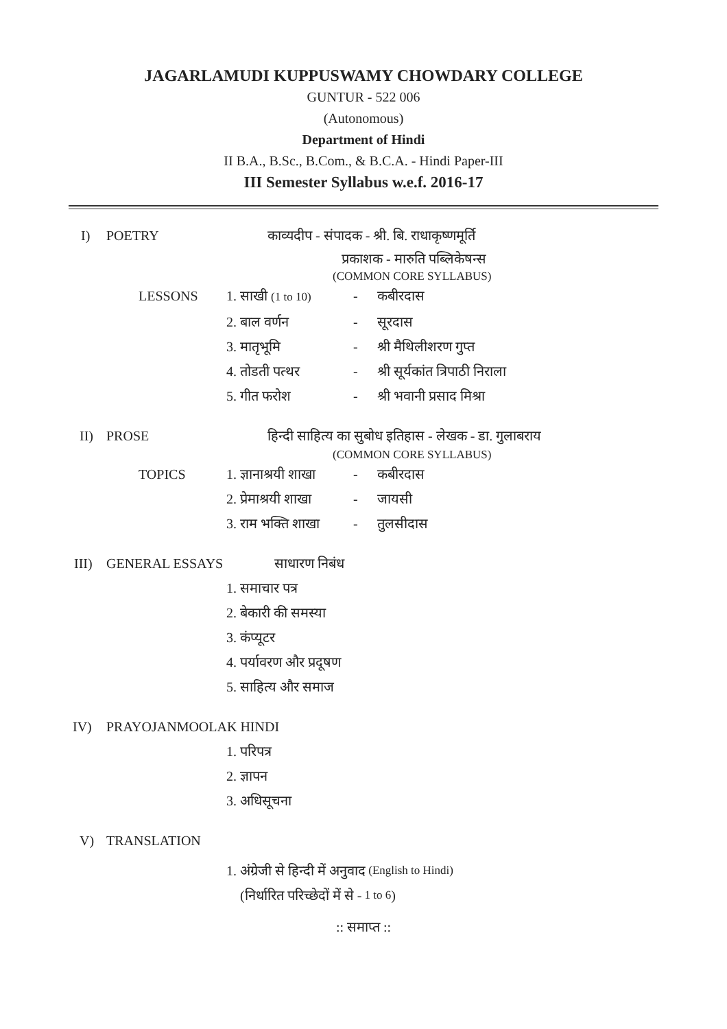JAGARLAMUDI KUPPUSWAMY CHOWDARY COLLEGE
GUNTUR - 522 006
(Autonomous)
Department of Hindi
II B.A., B.Sc., B.Com., & B.C.A. - Hindi Paper-III
III Semester Syllabus w.e.f. 2016-17
I) POETRY काव्यदीप - संपादक - श्री. बि. राधाकृष्णमूर्ति
प्रकाशक - मारुति पब्लिकेषन्स
(COMMON CORE SYLLABUS)
LESSONS 1. साखी (1 to 10) - कबीरदास
2. बाल वर्णन - सूरदास
3. मातृभूमि - श्री मैथिलीशरण गुप्त
4. तोडती पत्थर - श्री सूर्यकांत त्रिपाठी निराला
5. गीत फरोश - श्री भवानी प्रसाद मिश्रा
II) PROSE हिन्दी साहित्य का सुबोध इतिहास - लेखक - डा. गुलाबराय
(COMMON CORE SYLLABUS)
TOPICS 1. ज्ञानाश्रयी शाखा - कबीरदास
2. प्रेमाश्रयी शाखा - जायसी
3. राम भक्ति शाखा - तुलसीदास
III) GENERAL ESSAYS साधारण निबंध
1. समाचार पत्र
2. बेकारी की समस्या
3. कंप्यूटर
4. पर्यावरण और प्रदूषण
5. साहित्य और समाज
IV) PRAYOJANMOOLAK HINDI
1. परिपत्र
2. ज्ञापन
3. अधिसूचना
V) TRANSLATION
1. अंग्रेजी से हिन्दी में अनुवाद (English to Hindi)
(निर्धारित परिच्छेदों में से - 1 to 6)
:: समाप्त ::